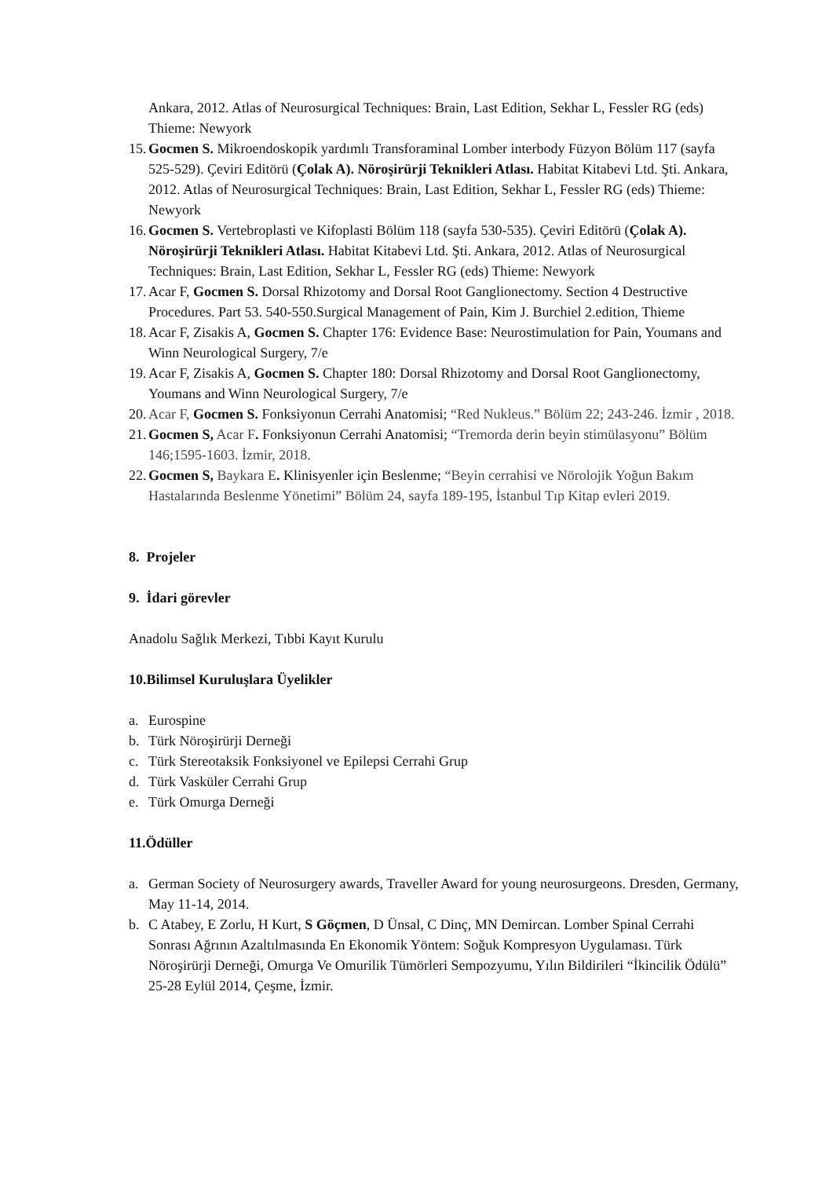Ankara, 2012. Atlas of Neurosurgical Techniques: Brain, Last Edition, Sekhar L, Fessler RG (eds) Thieme: Newyork
15. Gocmen S. Mikroendoskopik yardımlı Transforaminal Lomber interbody Füzyon Bölüm 117 (sayfa 525-529). Çeviri Editörü (Çolak A). Nöroşirürji Teknikleri Atlası. Habitat Kitabevi Ltd. Şti. Ankara, 2012. Atlas of Neurosurgical Techniques: Brain, Last Edition, Sekhar L, Fessler RG (eds) Thieme: Newyork
16. Gocmen S. Vertebroplasti ve Kifoplasti Bölüm 118 (sayfa 530-535). Çeviri Editörü (Çolak A). Nöroşirürji Teknikleri Atlası. Habitat Kitabevi Ltd. Şti. Ankara, 2012. Atlas of Neurosurgical Techniques: Brain, Last Edition, Sekhar L, Fessler RG (eds) Thieme: Newyork
17. Acar F, Gocmen S. Dorsal Rhizotomy and Dorsal Root Ganglionectomy. Section 4 Destructive Procedures. Part 53. 540-550.Surgical Management of Pain, Kim J. Burchiel 2.edition, Thieme
18. Acar F, Zisakis A, Gocmen S. Chapter 176: Evidence Base: Neurostimulation for Pain, Youmans and Winn Neurological Surgery, 7/e
19. Acar F, Zisakis A, Gocmen S. Chapter 180: Dorsal Rhizotomy and Dorsal Root Ganglionectomy, Youmans and Winn Neurological Surgery, 7/e
20. Acar F, Gocmen S. Fonksiyonun Cerrahi Anatomisi; “Red Nukleus.” Bölüm 22; 243-246. İzmir , 2018.
21. Gocmen S, Acar F. Fonksiyonun Cerrahi Anatomisi; “Tremorda derin beyin stimülasyonu” Bölüm 146;1595-1603. İzmir, 2018.
22. Gocmen S, Baykara E. Klinisyenler için Beslenme; “Beyin cerrahisi ve Nörolojik Yoğun Bakım Hastalarında Beslenme Yönetimi” Bölüm 24, sayfa 189-195, İstanbul Tıp Kitap evleri 2019.
8. Projeler
9. İdari görevler
Anadolu Sağlık Merkezi, Tıbbi Kayıt Kurulu
10.Bilimsel Kuruluşlara Üyelikler
a. Eurospine
b. Türk Nöroşirürji Derneği
c. Türk Stereotaksik Fonksiyonel ve Epilepsi Cerrahi Grup
d. Türk Vasküler Cerrahi Grup
e. Türk Omurga Derneği
11.Ödüller
a. German Society of Neurosurgery awards, Traveller Award for young neurosurgeons. Dresden, Germany, May 11-14, 2014.
b. C Atabey, E Zorlu, H Kurt, S Göçmen, D Ünsal, C Dinç, MN Demircan. Lomber Spinal Cerrahi Sonrası Ağrının Azaltılmasında En Ekonomik Yöntem: Soğuk Kompresyon Uygulaması. Türk Nöroşirürji Derneği, Omurga Ve Omurilik Tümörleri Sempozyumu, Yılın Bildirileri “İkincilik Ödülü” 25-28 Eylül 2014, Çeşme, İzmir.